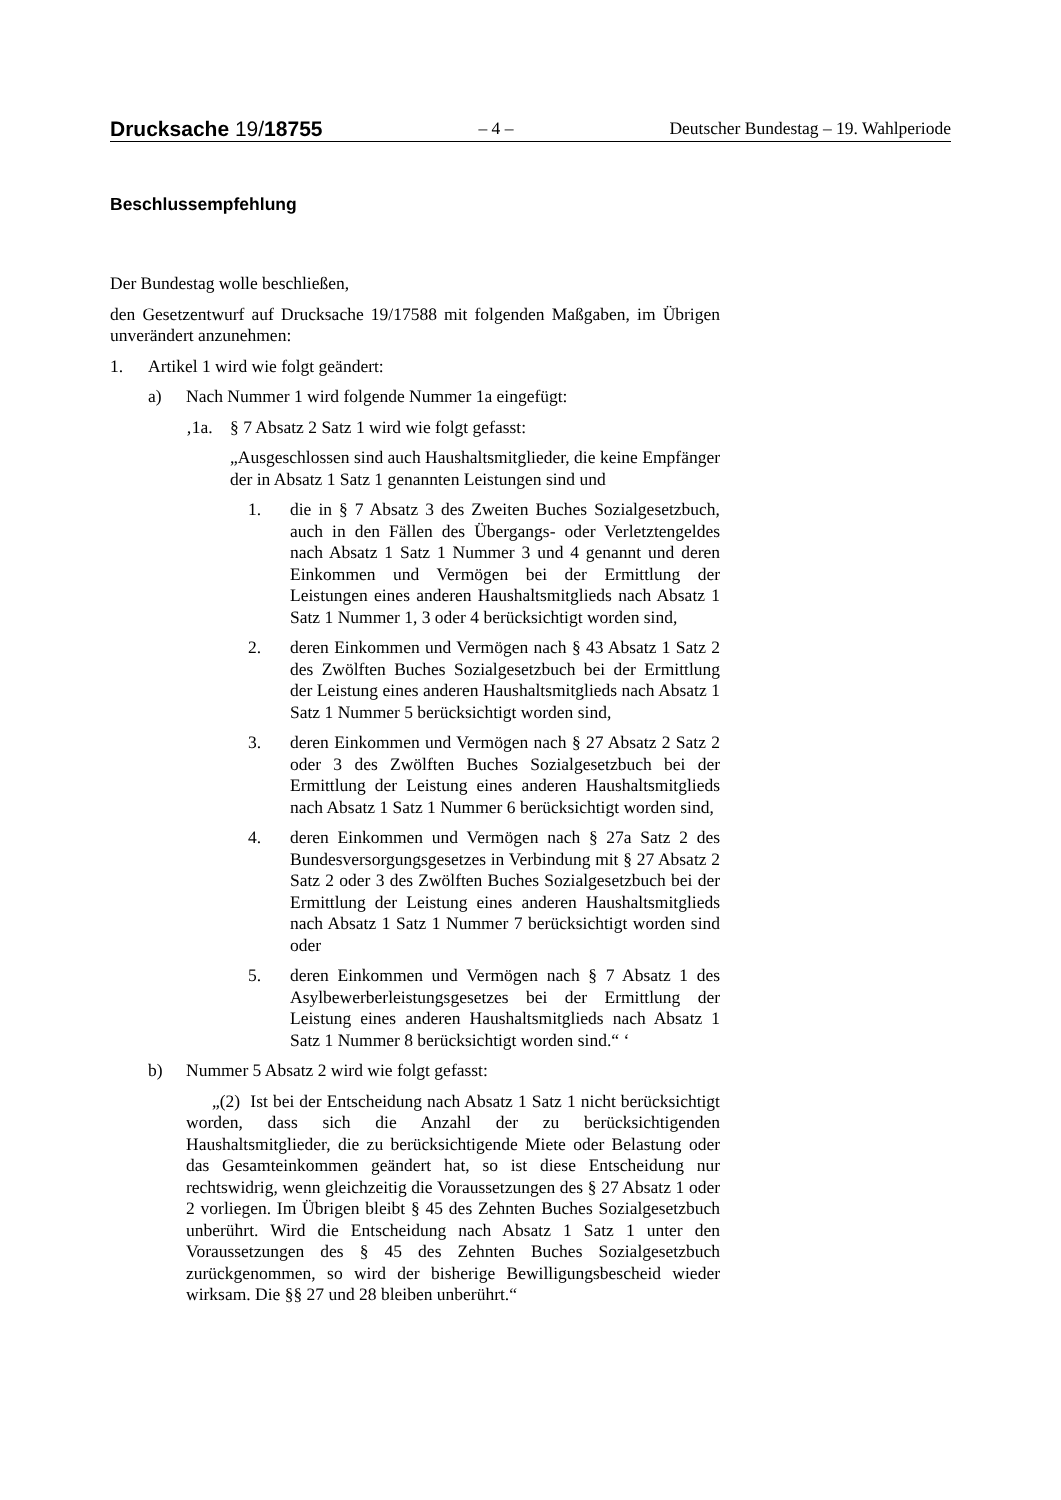Drucksache 19/18755
– 4 –
Deutscher Bundestag – 19. Wahlperiode
Beschlussempfehlung
Der Bundestag wolle beschließen,
den Gesetzentwurf auf Drucksache 19/17588 mit folgenden Maßgaben, im Übrigen unverändert anzunehmen:
1. Artikel 1 wird wie folgt geändert:
a) Nach Nummer 1 wird folgende Nummer 1a eingefügt:
‚1a. § 7 Absatz 2 Satz 1 wird wie folgt gefasst:
„Ausgeschlossen sind auch Haushaltsmitglieder, die keine Empfänger der in Absatz 1 Satz 1 genannten Leistungen sind und
1. die in § 7 Absatz 3 des Zweiten Buches Sozialgesetzbuch, auch in den Fällen des Übergangs- oder Verletztengeldes nach Absatz 1 Satz 1 Nummer 3 und 4 genannt und deren Einkommen und Vermögen bei der Ermittlung der Leistungen eines anderen Haushaltsmitglieds nach Absatz 1 Satz 1 Nummer 1, 3 oder 4 berücksichtigt worden sind,
2. deren Einkommen und Vermögen nach § 43 Absatz 1 Satz 2 des Zwölften Buches Sozialgesetzbuch bei der Ermittlung der Leistung eines anderen Haushaltsmitglieds nach Absatz 1 Satz 1 Nummer 5 berücksichtigt worden sind,
3. deren Einkommen und Vermögen nach § 27 Absatz 2 Satz 2 oder 3 des Zwölften Buches Sozialgesetzbuch bei der Ermittlung der Leistung eines anderen Haushaltsmitglieds nach Absatz 1 Satz 1 Nummer 6 berücksichtigt worden sind,
4. deren Einkommen und Vermögen nach § 27a Satz 2 des Bundesversorgungsgesetzes in Verbindung mit § 27 Absatz 2 Satz 2 oder 3 des Zwölften Buches Sozialgesetzbuch bei der Ermittlung der Leistung eines anderen Haushaltsmitglieds nach Absatz 1 Satz 1 Nummer 7 berücksichtigt worden sind oder
5. deren Einkommen und Vermögen nach § 7 Absatz 1 des Asylbewerberleistungsgesetzes bei der Ermittlung der Leistung eines anderen Haushaltsmitglieds nach Absatz 1 Satz 1 Nummer 8 berücksichtigt worden sind.“ ‘
b) Nummer 5 Absatz 2 wird wie folgt gefasst:
„(2) Ist bei der Entscheidung nach Absatz 1 Satz 1 nicht berücksichtigt worden, dass sich die Anzahl der zu berücksichtigenden Haushaltsmitglieder, die zu berücksichtigende Miete oder Belastung oder das Gesamteinkommen geändert hat, so ist diese Entscheidung nur rechtswidrig, wenn gleichzeitig die Voraussetzungen des § 27 Absatz 1 oder 2 vorliegen. Im Übrigen bleibt § 45 des Zehnten Buches Sozialgesetzbuch unberührt. Wird die Entscheidung nach Absatz 1 Satz 1 unter den Voraussetzungen des § 45 des Zehnten Buches Sozialgesetzbuch zurückgenommen, so wird der bisherige Bewilligungsbescheid wieder wirksam. Die §§ 27 und 28 bleiben unberührt.“